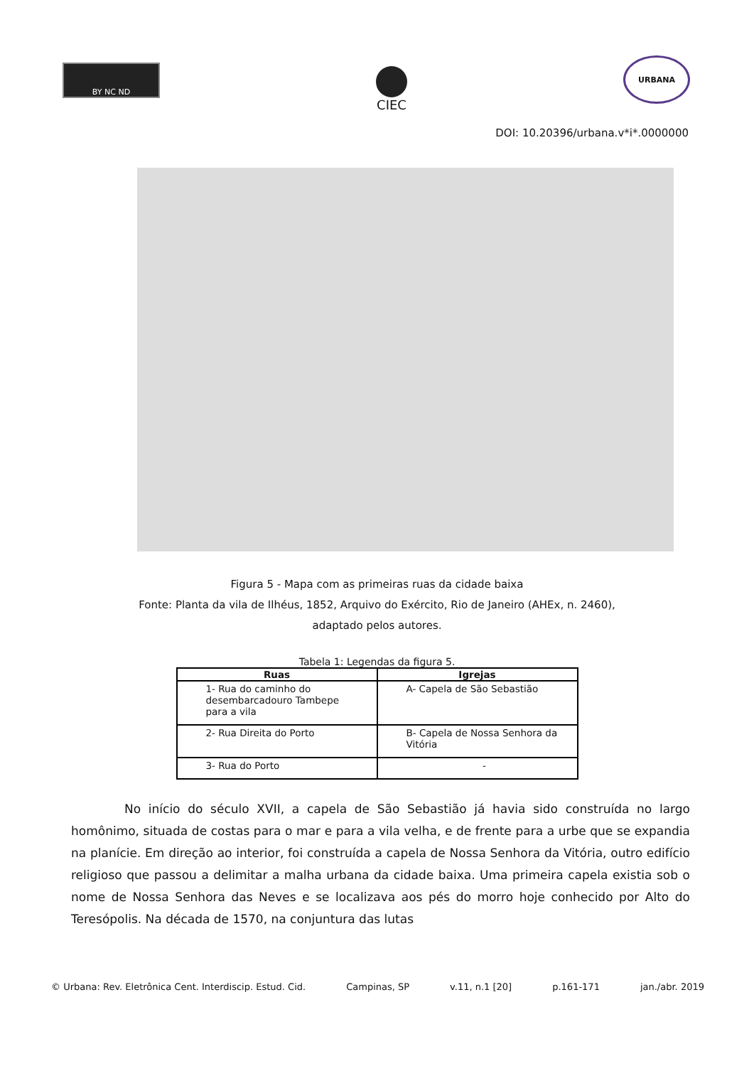BY NC ND
CIEC
URBANA
DOI: 10.20396/urbana.v*i*.0000000
Figura 5 - Mapa com as primeiras ruas da cidade baixa
Fonte: Planta da vila de Ilhéus, 1852, Arquivo do Exército, Rio de Janeiro (AHEx, n. 2460),
adaptado pelos autores.
Tabela 1: Legendas da figura 5.
| Ruas | Igrejas |
| --- | --- |
| 1- Rua do caminho do desembarcadouro Tambepe para a vila | A- Capela de São Sebastião |
| 2- Rua Direita do Porto | B- Capela de Nossa Senhora da Vitória |
| 3- Rua do Porto | - |
No início do século XVII, a capela de São Sebastião já havia sido construída no largo homônimo, situada de costas para o mar e para a vila velha, e de frente para a urbe que se expandia na planície. Em direção ao interior, foi construída a capela de Nossa Senhora da Vitória, outro edifício religioso que passou a delimitar a malha urbana da cidade baixa. Uma primeira capela existia sob o nome de Nossa Senhora das Neves e se localizava aos pés do morro hoje conhecido por Alto do Teresópolis. Na década de 1570, na conjuntura das lutas
© Urbana: Rev. Eletrônica Cent. Interdiscip. Estud. Cid. Campinas, SP v.11, n.1 [20] p.161-171 jan./abr. 2019